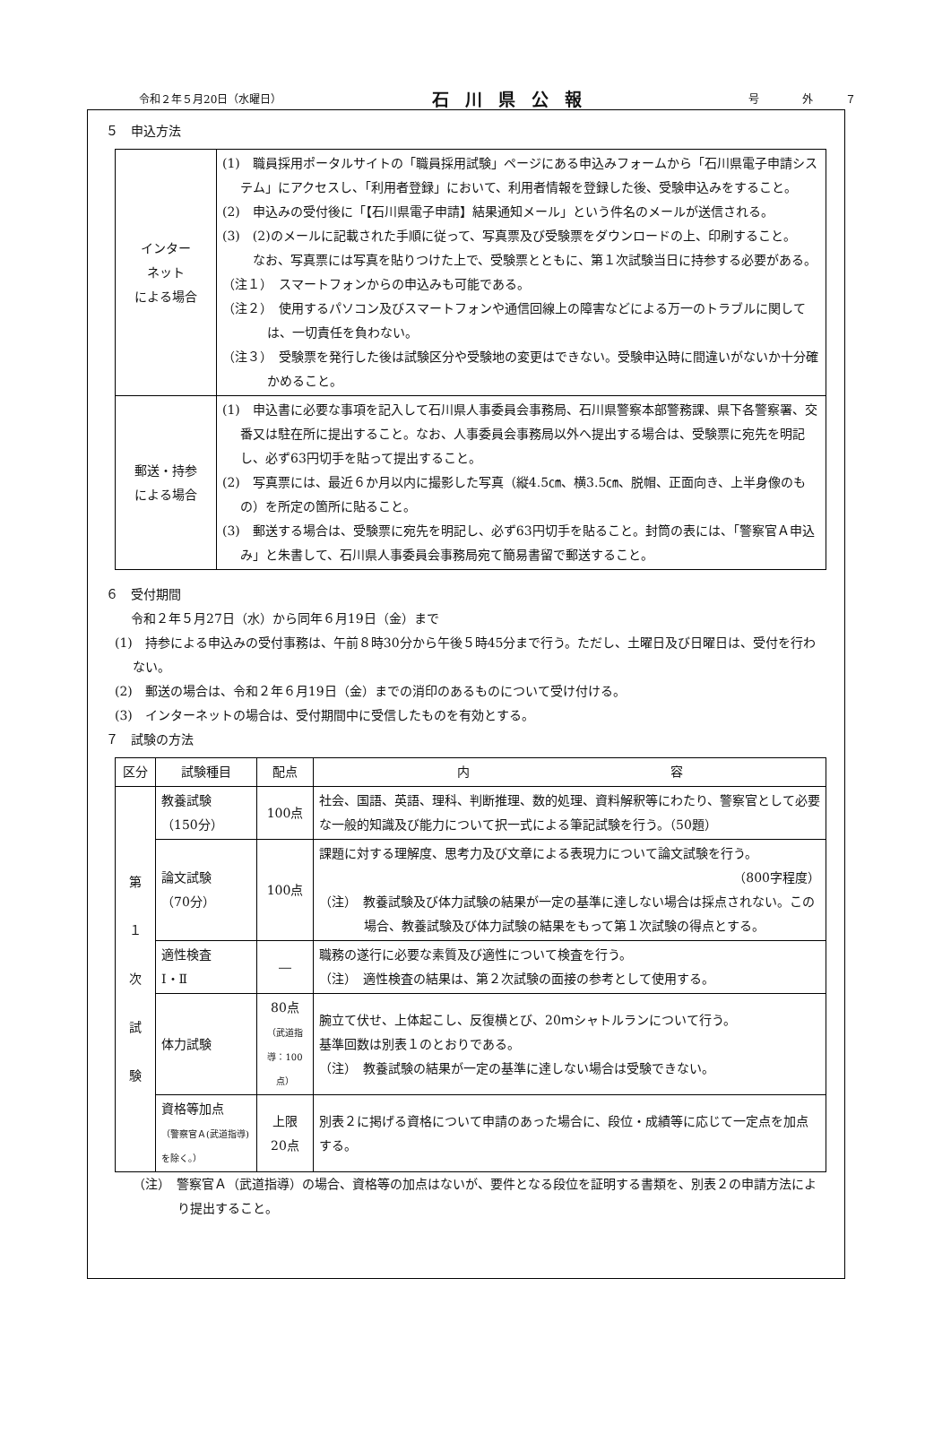令和２年５月20日（水曜日） 石川県公報 号　　　　外　　　７
５　申込方法
| インター ネット による場合 | (1) 職員採用ポータルサイトの「職員採用試験」ページにある申込みフォームから「石川県電子申請システム」にアクセスし、「利用者登録」において、利用者情報を登録した後、受験申込みをすること。 (2) 申込みの受付後に「【石川県電子申請】結果通知メール」という件名のメールが送信される。 (3) (2)のメールに記載された手順に従って、写真票及び受験票をダウンロードの上、印刷すること。 なお、写真票には写真を貼りつけた上で、受験票とともに、第１次試験当日に持参する必要がある。 （注１） スマートフォンからの申込みも可能である。 （注２） 使用するパソコン及びスマートフォンや通信回線上の障害などによる万一のトラブルに関しては、一切責任を負わない。 （注３） 受験票を発行した後は試験区分や受験地の変更はできない。受験申込時に間違いがないか十分確かめること。 |
| 郵送・持参 による場合 | (1) 申込書に必要な事項を記入して石川県人事委員会事務局、石川県警察本部警務課、県下各警察署、交番又は駐在所に提出すること。なお、人事委員会事務局以外へ提出する場合は、受験票に宛先を明記し、必ず63円切手を貼って提出すること。 (2) 写真票には、最近６か月以内に撮影した写真（縦4.5㎝、横3.5㎝、脱帽、正面向き、上半身像のもの）を所定の箇所に貼ること。 (3) 郵送する場合は、受験票に宛先を明記し、必ず63円切手を貼ること。封筒の表には、「警察官Ａ申込み」と朱書して、石川県人事委員会事務局宛て簡易書留で郵送すること。 |
６　受付期間
　　令和２年５月27日（水）から同年６月19日（金）まで
(1)　持参による申込みの受付事務は、午前８時30分から午後５時45分まで行う。ただし、土曜日及び日曜日は、受付を行わない。
(2)　郵送の場合は、令和２年６月19日（金）までの消印のあるものについて受け付ける。
(3)　インターネットの場合は、受付期間中に受信したものを有効とする。
７　試験の方法
| 区分 | 試験種目 | 配点 | 内 容 |
| --- | --- | --- | --- |
| 第 １ 次 試 験 | 教養試験 （150分） | 100点 | 社会、国語、英語、理科、判断推理、数的処理、資料解釈等にわたり、警察官として必要な一般的知識及び能力について択一式による筆記試験を行う。（50題） |
| | 論文試験 （70分） | 100点 | 課題に対する理解度、思考力及び文章による表現力について論文試験を行う。 （800字程度） （注） 教養試験及び体力試験の結果が一定の基準に達しない場合は採点されない。この場合、教養試験及び体力試験の結果をもって第１次試験の得点とする。 |
| | 適性検査 Ⅰ・Ⅱ | ― | 職務の遂行に必要な素質及び適性について検査を行う。 （注） 適性検査の結果は、第２次試験の面接の参考として使用する。 |
| | 体力試験 | 80点 （武道指導：100点） | 腕立て伏せ、上体起こし、反復横とび、20ｍシャトルランについて行う。 基準回数は別表１のとおりである。 （注） 教養試験の結果が一定の基準に達しない場合は受験できない。 |
| | 資格等加点 （警察官Ａ(武道指導)を除く。） | 上限 20点 | 別表２に掲げる資格について申請のあった場合に、段位・成績等に応じて一定点を加点する。 |
（注）　警察官Ａ（武道指導）の場合、資格等の加点はないが、要件となる段位を証明する書類を、別表２の申請方法により提出すること。